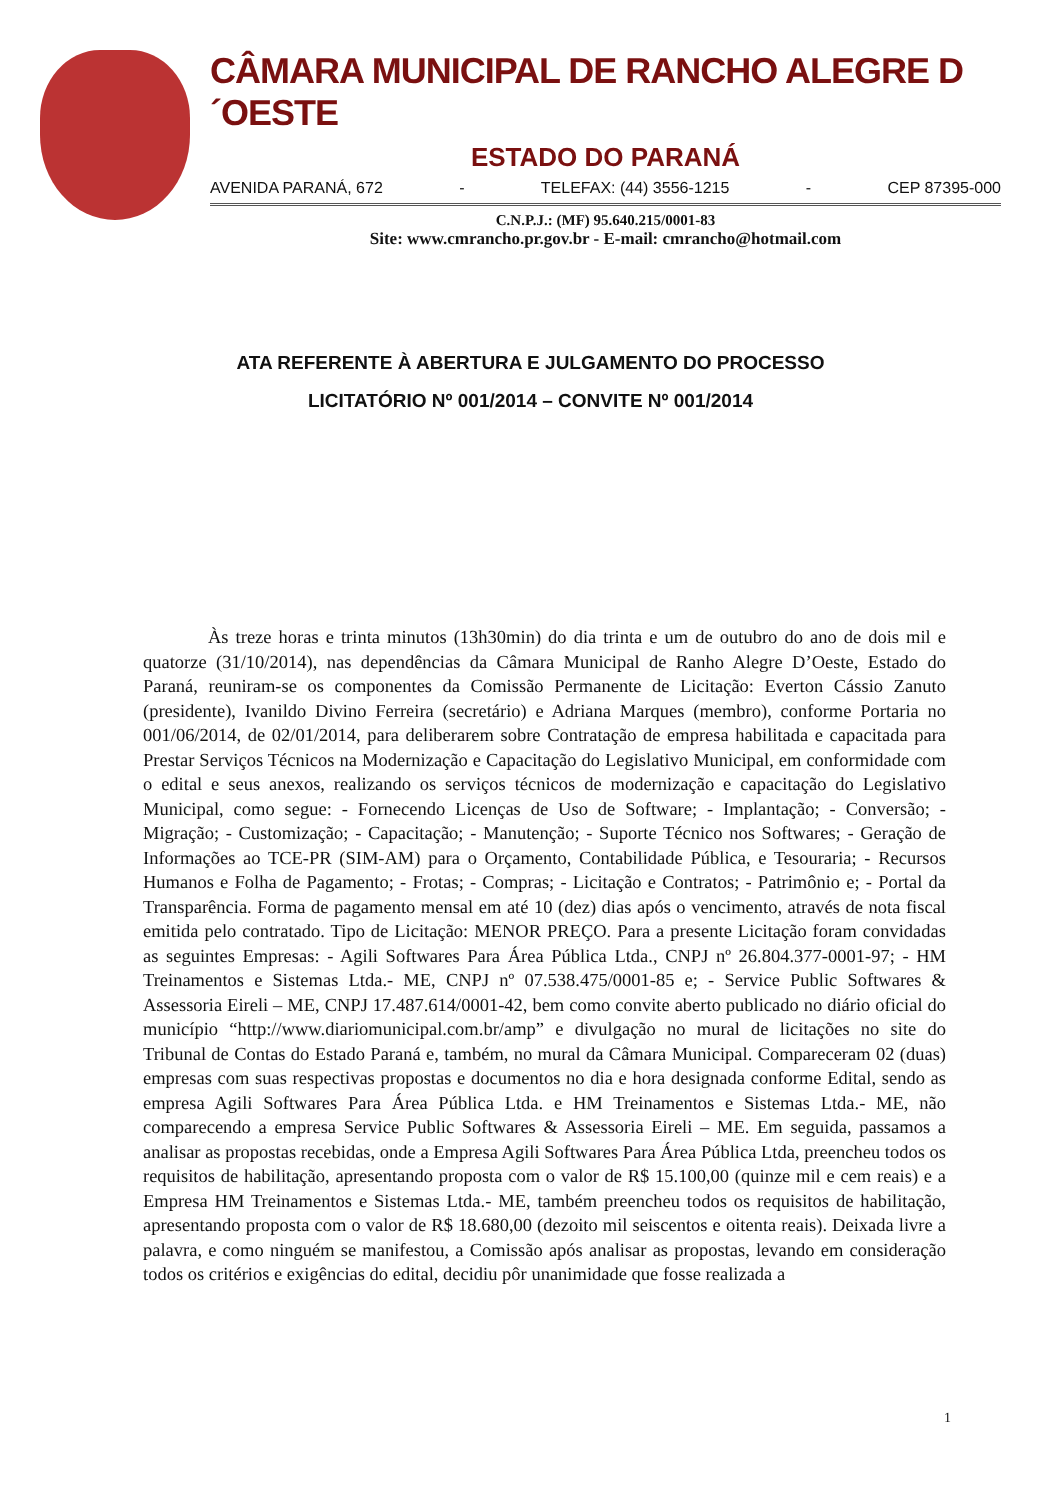CÂMARA MUNICIPAL DE RANCHO ALEGRE D´OESTE
ESTADO DO PARANÁ
AVENIDA PARANÁ, 672 - TELEFAX: (44) 3556-1215 - CEP 87395-000
C.N.P.J.: (MF) 95.640.215/0001-83
Site: www.cmrancho.pr.gov.br - E-mail: cmrancho@hotmail.com
ATA REFERENTE À ABERTURA E JULGAMENTO DO PROCESSO
LICITATÓRIO Nº 001/2014 – CONVITE Nº 001/2014
Às treze horas e trinta minutos (13h30min) do dia trinta e um de outubro do ano de dois mil e quatorze (31/10/2014), nas dependências da Câmara Municipal de Ranho Alegre D’Oeste, Estado do Paraná, reuniram-se os componentes da Comissão Permanente de Licitação: Everton Cássio Zanuto (presidente), Ivanildo Divino Ferreira (secretário) e Adriana Marques (membro), conforme Portaria no 001/06/2014, de 02/01/2014, para deliberarem sobre Contratação de empresa habilitada e capacitada para Prestar Serviços Técnicos na Modernização e Capacitação do Legislativo Municipal, em conformidade com o edital e seus anexos, realizando os serviços técnicos de modernização e capacitação do Legislativo Municipal, como segue: - Fornecendo Licenças de Uso de Software; - Implantação; - Conversão; - Migração; - Customização; - Capacitação; - Manutenção; - Suporte Técnico nos Softwares; - Geração de Informações ao TCE-PR (SIM-AM) para o Orçamento, Contabilidade Pública, e Tesouraria; - Recursos Humanos e Folha de Pagamento; - Frotas; - Compras; - Licitação e Contratos; - Patrimônio e; - Portal da Transparência. Forma de pagamento mensal em até 10 (dez) dias após o vencimento, através de nota fiscal emitida pelo contratado. Tipo de Licitação: MENOR PREÇO. Para a presente Licitação foram convidadas as seguintes Empresas: - Agili Softwares Para Área Pública Ltda., CNPJ nº 26.804.377-0001-97; - HM Treinamentos e Sistemas Ltda.- ME, CNPJ nº 07.538.475/0001-85 e; - Service Public Softwares & Assessoria Eireli – ME, CNPJ 17.487.614/0001-42, bem como convite aberto publicado no diário oficial do município “http://www.diariomunicipal.com.br/amp” e divulgação no mural de licitações no site do Tribunal de Contas do Estado Paraná e, também, no mural da Câmara Municipal. Compareceram 02 (duas) empresas com suas respectivas propostas e documentos no dia e hora designada conforme Edital, sendo as empresa Agili Softwares Para Área Pública Ltda. e HM Treinamentos e Sistemas Ltda.- ME, não comparecendo a empresa Service Public Softwares & Assessoria Eireli – ME. Em seguida, passamos a analisar as propostas recebidas, onde a Empresa Agili Softwares Para Área Pública Ltda, preencheu todos os requisitos de habilitação, apresentando proposta com o valor de R$ 15.100,00 (quinze mil e cem reais) e a Empresa HM Treinamentos e Sistemas Ltda.- ME, também preencheu todos os requisitos de habilitação, apresentando proposta com o valor de R$ 18.680,00 (dezoito mil seiscentos e oitenta reais). Deixada livre a palavra, e como ninguém se manifestou, a Comissão após analisar as propostas, levando em consideração todos os critérios e exigências do edital, decidiu pôr unanimidade que fosse realizada a
1